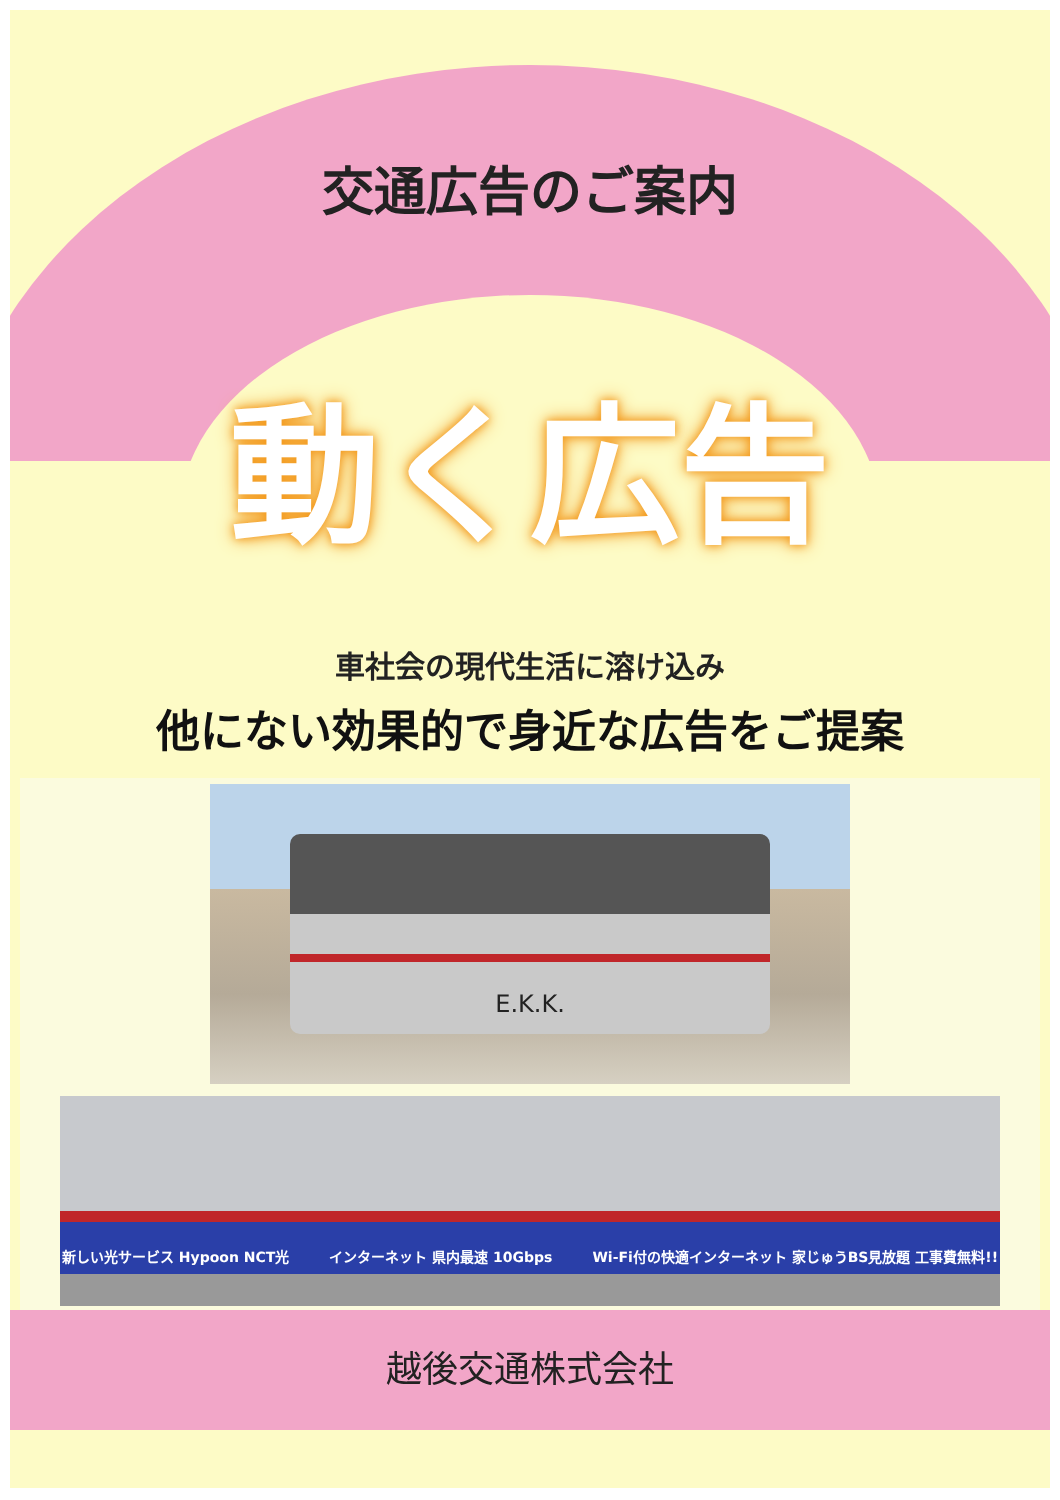交通広告のご案内
動く広告
車社会の現代生活に溶け込み
他にない効果的で身近な広告をご提案
E.K.K.
新しい光サービス Hypoon NCT光 インターネット 県内最速 10Gbps Wi-Fi付の快適インターネット 家じゅうBS見放題 工事費無料!!
越後交通株式会社